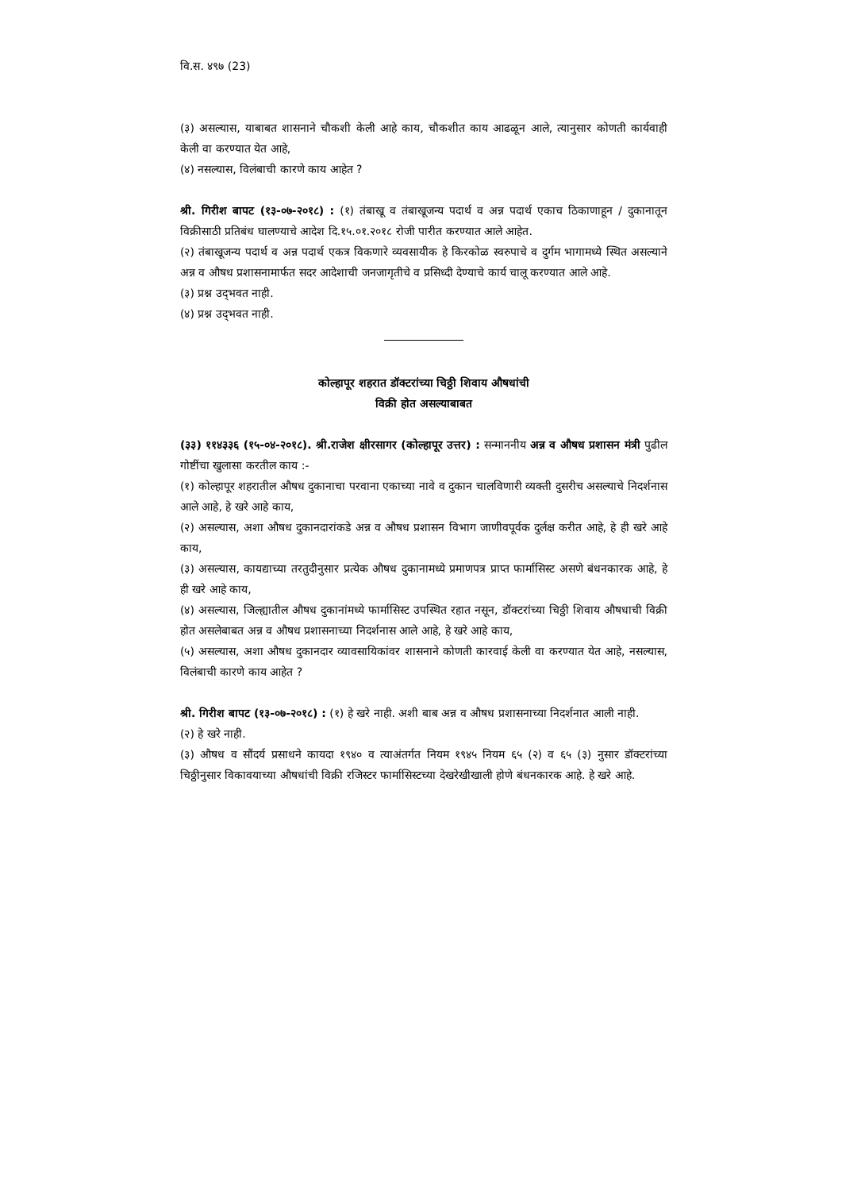वि.स. ४९७ (23)
(३) असल्यास, याबाबत शासनाने चौकशी केली आहे काय, चौकशीत काय आढळून आले, त्यानुसार कोणती कार्यवाही केली वा करण्यात येत आहे,
(४) नसल्यास, विलंबाची कारणे काय आहेत ?
श्री. गिरीश बापट (१३-०७-२०१८) : (१) तंबाखू व तंबाखूजन्य पदार्थ व अन्न पदार्थ एकाच ठिकाणाहून / दुकानातून विक्रीसाठी प्रतिबंध घालण्याचे आदेश दि.१५.०१.२०१८ रोजी पारीत करण्यात आले आहेत.
(२) तंबाखूजन्य पदार्थ व अन्न पदार्थ एकत्र विकणारे व्यवसायीक हे किरकोळ स्वरुपाचे व दुर्गम भागामध्ये स्थित असल्याने अन्न व औषध प्रशासनामार्फत सदर आदेशाची जनजागृतीचे व प्रसिध्दी देण्याचे कार्य चालू करण्यात आले आहे.
(३) प्रश्न उद्‌भवत नाही.
(४) प्रश्न उद्‌भवत नाही.
कोल्हापूर शहरात डॉक्टरांच्या चिठ्ठी शिवाय औषधांची
विक्री होत असल्याबाबत
(३३) ११४३३६ (१५-०४-२०१८). श्री.राजेश क्षीरसागर (कोल्हापूर उत्तर) : सन्माननीय अन्न व औषध प्रशासन मंत्री पुढील गोष्टींचा खुलासा करतील काय :-
(१) कोल्हापूर शहरातील औषध दुकानाचा परवाना एकाच्या नावे व दुकान चालविणारी व्यक्ती दुसरीच असल्याचे निदर्शनास आले आहे, हे खरे आहे काय,
(२) असल्यास, अशा औषध दुकानदारांकडे अन्न व औषध प्रशासन विभाग जाणीवपूर्वक दुर्लक्ष करीत आहे, हे ही खरे आहे काय,
(३) असल्यास, कायद्याच्या तरतुदीनुसार प्रत्येक औषध दुकानामध्ये प्रमाणपत्र प्राप्त फार्मासिस्ट असणे बंधनकारक आहे, हे ही खरे आहे काय,
(४) असल्यास, जिल्ह्यातील औषध दुकानांमध्ये फार्मासिस्ट उपस्थित रहात नसून, डॉक्टरांच्या चिठ्ठी शिवाय औषधाची विक्री होत असलेबाबत अन्न व औषध प्रशासनाच्या निदर्शनास आले आहे, हे खरे आहे काय,
(५) असल्यास, अशा औषध दुकानदार व्यावसायिकांवर शासनाने कोणती कारवाई केली वा करण्यात येत आहे, नसल्यास, विलंबाची कारणे काय आहेत ?
श्री. गिरीश बापट (१३-०७-२०१८) : (१) हे खरे नाही. अशी बाब अन्न व औषध प्रशासनाच्या निदर्शनात आली नाही.
(२) हे खरे नाही.
(३) औषध व सौंदर्य प्रसाधने कायदा १९४० व त्याअंतर्गत नियम १९४५ नियम ६५ (२) व ६५ (३) नुसार डॉक्टरांच्या चिठ्ठीनुसार विकावयाच्या औषधांची विक्री रजिस्टर फार्मासिस्टच्या देखरेखीखाली होणे बंधनकारक आहे. हे खरे आहे.